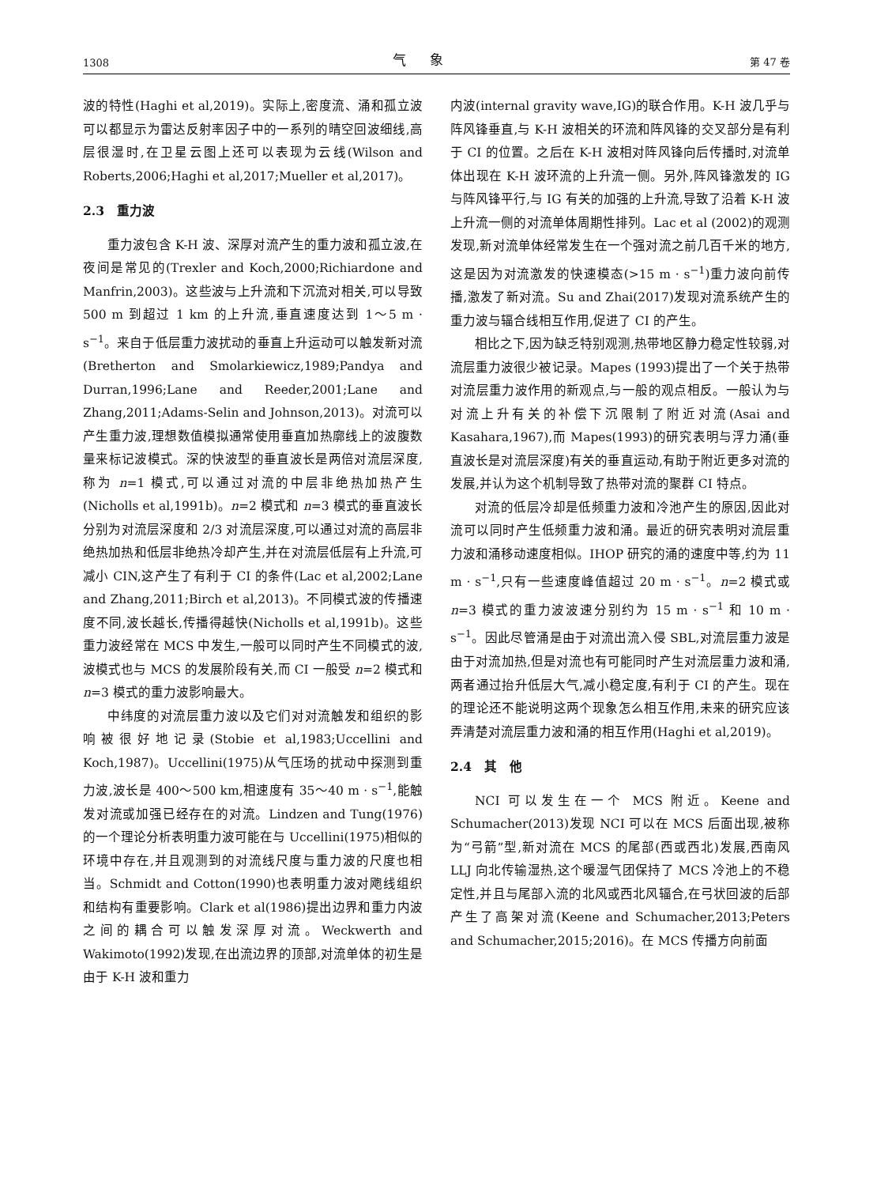1308 气象 第 47 卷
波的特性(Haghi et al,2019)。实际上,密度流、涌和孤立波可以都显示为雷达反射率因子中的一系列的晴空回波细线,高层很湿时,在卫星云图上还可以表现为云线(Wilson and Roberts,2006;Haghi et al,2017;Mueller et al,2017)。
2.3　重力波
重力波包含 K-H 波、深厚对流产生的重力波和孤立波,在夜间是常见的(Trexler and Koch,2000;Richiardone and Manfrin,2003)。这些波与上升流和下沉流对相关,可以导致 500 m 到超过 1 km 的上升流,垂直速度达到 1～5 m · s<sup>−1</sup>。来自于低层重力波扰动的垂直上升运动可以触发新对流(Bretherton and Smolarkiewicz,1989;Pandya and Durran,1996;Lane and Reeder,2001;Lane and Zhang,2011;Adams-Selin and Johnson,2013)。对流可以产生重力波,理想数值模拟通常使用垂直加热廓线上的波腹数量来标记波模式。深的快波型的垂直波长是两倍对流层深度,称为 n=1 模式,可以通过对流的中层非绝热加热产生(Nicholls et al,1991b)。n=2 模式和 n=3 模式的垂直波长分别为对流层深度和 2/3 对流层深度,可以通过对流的高层非绝热加热和低层非绝热冷却产生,并在对流层低层有上升流,可减小 CIN,这产生了有利于 CI 的条件(Lac et al,2002;Lane and Zhang,2011;Birch et al,2013)。不同模式波的传播速度不同,波长越长,传播得越快(Nicholls et al,1991b)。这些重力波经常在 MCS 中发生,一般可以同时产生不同模式的波,波模式也与 MCS 的发展阶段有关,而 CI 一般受 n=2 模式和 n=3 模式的重力波影响最大。
中纬度的对流层重力波以及它们对对流触发和组织的影响被很好地记录(Stobie et al,1983;Uccellini and Koch,1987)。Uccellini(1975)从气压场的扰动中探测到重力波,波长是 400～500 km,相速度有 35～40 m · s<sup>−1</sup>,能触发对流或加强已经存在的对流。Lindzen and Tung(1976)的一个理论分析表明重力波可能在与 Uccellini(1975)相似的环境中存在,并且观测到的对流线尺度与重力波的尺度也相当。Schmidt and Cotton(1990)也表明重力波对飑线组织和结构有重要影响。Clark et al(1986)提出边界和重力内波之间的耦合可以触发深厚对流。Weckwerth and Wakimoto(1992)发现,在出流边界的顶部,对流单体的初生是由于 K-H 波和重力
内波(internal gravity wave,IG)的联合作用。K-H 波几乎与阵风锋垂直,与 K-H 波相关的环流和阵风锋的交叉部分是有利于 CI 的位置。之后在 K-H 波相对阵风锋向后传播时,对流单体出现在 K-H 波环流的上升流一侧。另外,阵风锋激发的 IG 与阵风锋平行,与 IG 有关的加强的上升流,导致了沿着 K-H 波上升流一侧的对流单体周期性排列。Lac et al (2002)的观测发现,新对流单体经常发生在一个强对流之前几百千米的地方,这是因为对流激发的快速模态(>15 m · s<sup>−1</sup>)重力波向前传播,激发了新对流。Su and Zhai(2017)发现对流系统产生的重力波与辐合线相互作用,促进了 CI 的产生。
相比之下,因为缺乏特别观测,热带地区静力稳定性较弱,对流层重力波很少被记录。Mapes (1993)提出了一个关于热带对流层重力波作用的新观点,与一般的观点相反。一般认为与对流上升有关的补偿下沉限制了附近对流(Asai and Kasahara,1967),而 Mapes(1993)的研究表明与浮力涌(垂直波长是对流层深度)有关的垂直运动,有助于附近更多对流的发展,并认为这个机制导致了热带对流的聚群 CI 特点。
对流的低层冷却是低频重力波和冷池产生的原因,因此对流可以同时产生低频重力波和涌。最近的研究表明对流层重力波和涌移动速度相似。IHOP 研究的涌的速度中等,约为 11 m · s<sup>−1</sup>,只有一些速度峰值超过 20 m · s<sup>−1</sup>。n=2 模式或 n=3 模式的重力波波速分别约为 15 m · s<sup>−1</sup> 和 10 m · s<sup>−1</sup>。因此尽管涌是由于对流出流入侵 SBL,对流层重力波是由于对流加热,但是对流也有可能同时产生对流层重力波和涌,两者通过抬升低层大气,减小稳定度,有利于 CI 的产生。现在的理论还不能说明这两个现象怎么相互作用,未来的研究应该弄清楚对流层重力波和涌的相互作用(Haghi et al,2019)。
2.4　其　他
NCI 可以发生在一个 MCS 附近。Keene and Schumacher(2013)发现 NCI 可以在 MCS 后面出现,被称为“弓箭”型,新对流在 MCS 的尾部(西或西北)发展,西南风 LLJ 向北传输湿热,这个暖湿气团保持了 MCS 冷池上的不稳定性,并且与尾部入流的北风或西北风辐合,在弓状回波的后部产生了高架对流(Keene and Schumacher,2013;Peters and Schumacher,2015;2016)。在 MCS 传播方向前面